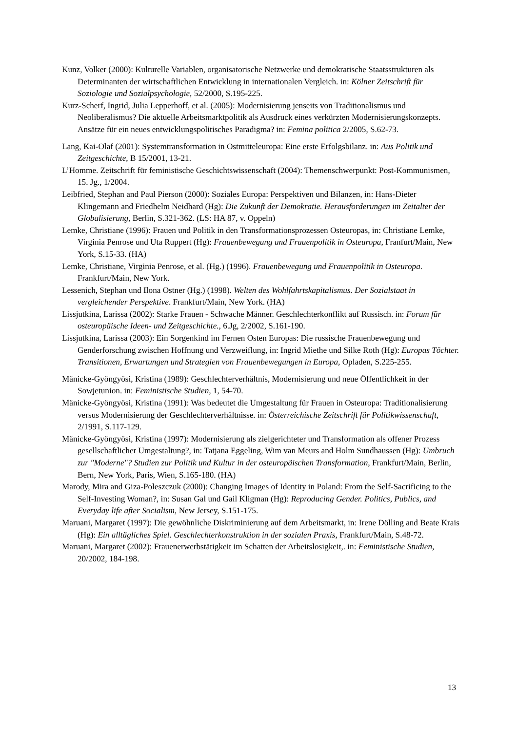Kunz, Volker (2000): Kulturelle Variablen, organisatorische Netzwerke und demokratische Staatsstrukturen als Determinanten der wirtschaftlichen Entwicklung in internationalen Vergleich. in: Kölner Zeitschrift für Soziologie und Sozialpsychologie, 52/2000, S.195-225.
Kurz-Scherf, Ingrid, Julia Lepperhoff, et al. (2005): Modernisierung jenseits von Traditionalismus und Neoliberalismus? Die aktuelle Arbeitsmarktpolitik als Ausdruck eines verkürzten Modernisierungskonzepts. Ansätze für ein neues entwicklungspolitisches Paradigma? in: Femina politica 2/2005, S.62-73.
Lang, Kai-Olaf (2001): Systemtransformation in Ostmitteleuropa: Eine erste Erfolgsbilanz. in: Aus Politik und Zeitgeschichte, B 15/2001, 13-21.
L’Homme. Zeitschrift für feministische Geschichtswissenschaft (2004): Themenschwerpunkt: Post-Kommunismen, 15. Jg., 1/2004.
Leibfried, Stephan and Paul Pierson (2000): Soziales Europa: Perspektiven und Bilanzen, in: Hans-Dieter Klingemann and Friedhelm Neidhard (Hg): Die Zukunft der Demokratie. Herausforderungen im Zeitalter der Globalisierung, Berlin, S.321-362. (LS: HA 87, v. Oppeln)
Lemke, Christiane (1996): Frauen und Politik in den Transformationsprozessen Osteuropas, in: Christiane Lemke, Virginia Penrose und Uta Ruppert (Hg): Frauenbewegung und Frauenpolitik in Osteuropa, Franfurt/Main, New York, S.15-33. (HA)
Lemke, Christiane, Virginia Penrose, et al. (Hg.) (1996). Frauenbewegung und Frauenpolitik in Osteuropa. Frankfurt/Main, New York.
Lessenich, Stephan und Ilona Ostner (Hg.) (1998). Welten des Wohlfahrtskapitalismus. Der Sozialstaat in vergleichender Perspektive. Frankfurt/Main, New York. (HA)
Lissjutkina, Larissa (2002): Starke Frauen - Schwache Männer. Geschlechterkonflikt auf Russisch. in: Forum für osteuropäische Ideen- und Zeitgeschichte., 6.Jg, 2/2002, S.161-190.
Lissjutkina, Larissa (2003): Ein Sorgenkind im Fernen Osten Europas: Die russische Frauenbewegung und Genderforschung zwischen Hoffnung und Verzweiflung, in: Ingrid Miethe und Silke Roth (Hg): Europas Töchter. Transitionen, Erwartungen und Strategien von Frauenbewegungen in Europa, Opladen, S.225-255.
Mänicke-Gyöngyösi, Kristina (1989): Geschlechterverhältnis, Modernisierung und neue Öffentlichkeit in der Sowjetunion. in: Feministische Studien, 1, 54-70.
Mänicke-Gyöngyösi, Kristina (1991): Was bedeutet die Umgestaltung für Frauen in Osteuropa: Traditionalisierung versus Modernisierung der Geschlechterverhältnisse. in: Österreichische Zeitschrift für Politikwissenschaft, 2/1991, S.117-129.
Mänicke-Gyöngyösi, Kristina (1997): Modernisierung als zielgerichteter und Transformation als offener Prozess gesellschaftlicher Umgestaltung?, in: Tatjana Eggeling, Wim van Meurs and Holm Sundhaussen (Hg): Umbruch zur "Moderne"? Studien zur Politik und Kultur in der osteuropäischen Transformation, Frankfurt/Main, Berlin, Bern, New York, Paris, Wien, S.165-180. (HA)
Marody, Mira and Giza-Poleszczuk (2000): Changing Images of Identity in Poland: From the Self-Sacrificing to the Self-Investing Woman?, in: Susan Gal und Gail Kligman (Hg): Reproducing Gender. Politics, Publics, and Everyday life after Socialism, New Jersey, S.151-175.
Maruani, Margaret (1997): Die gewöhnliche Diskriminierung auf dem Arbeitsmarkt, in: Irene Dölling and Beate Krais (Hg): Ein alltägliches Spiel. Geschlechterkonstruktion in der sozialen Praxis, Frankfurt/Main, S.48-72.
Maruani, Margaret (2002): Frauenerwerbstätigkeit im Schatten der Arbeitslosigkeit,. in: Feministische Studien, 20/2002, 184-198.
13